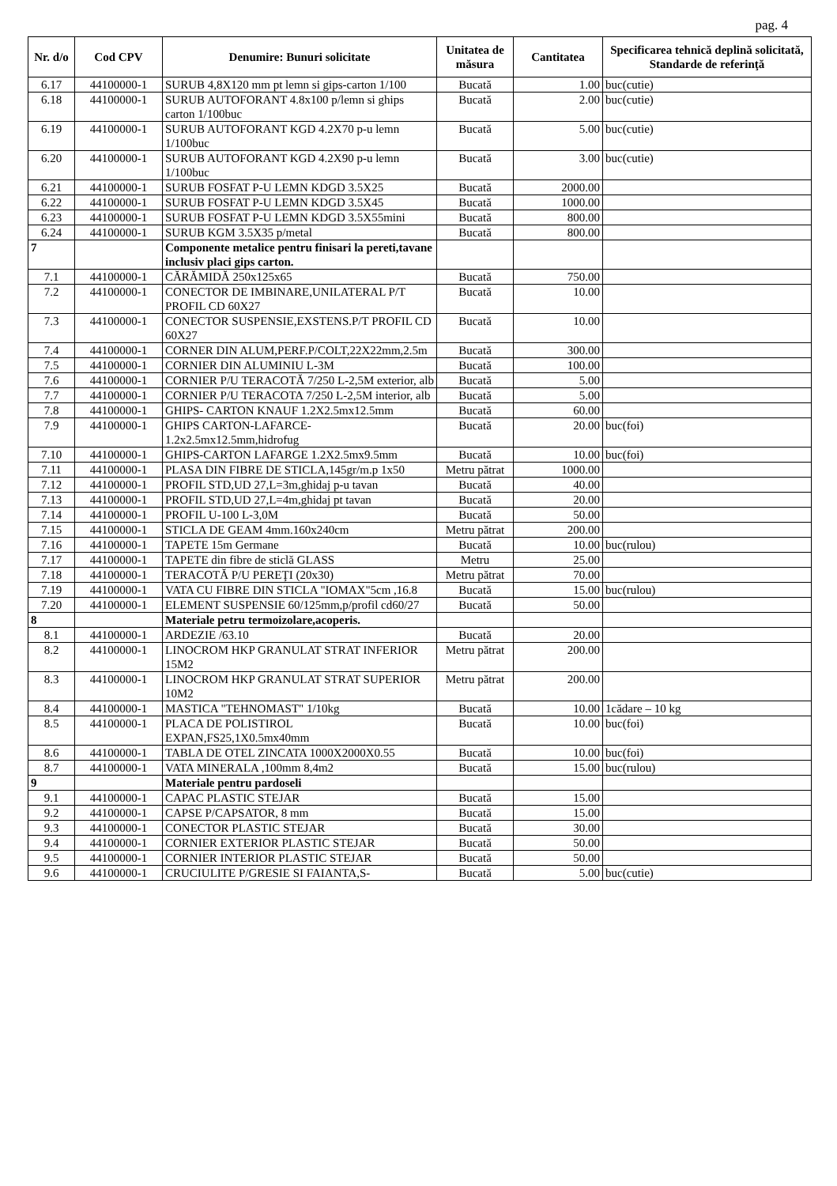pag. 4
| Nr. d/o | Cod CPV | Denumire: Bunuri solicitate | Unitatea de măsura | Cantitatea | Specificarea tehnică deplină solicitată, Standarde de referinţă |
| --- | --- | --- | --- | --- | --- |
| 6.17 | 44100000-1 | SURUB 4,8X120 mm pt lemn si gips-carton 1/100 | Bucată | 1.00 | buc(cutie) |
| 6.18 | 44100000-1 | SURUB AUTOFORANT 4.8x100 p/lemn si ghips carton 1/100buc | Bucată | 2.00 | buc(cutie) |
| 6.19 | 44100000-1 | SURUB AUTOFORANT KGD 4.2X70 p-u lemn 1/100buc | Bucată | 5.00 | buc(cutie) |
| 6.20 | 44100000-1 | SURUB AUTOFORANT KGD 4.2X90 p-u lemn 1/100buc | Bucată | 3.00 | buc(cutie) |
| 6.21 | 44100000-1 | SURUB FOSFAT P-U LEMN KDGD 3.5X25 | Bucată | 2000.00 | |
| 6.22 | 44100000-1 | SURUB FOSFAT P-U LEMN KDGD 3.5X45 | Bucată | 1000.00 | |
| 6.23 | 44100000-1 | SURUB FOSFAT P-U LEMN KDGD 3.5X55mini | Bucată | 800.00 | |
| 6.24 | 44100000-1 | SURUB KGM 3.5X35 p/metal | Bucată | 800.00 | |
| 7 | | Componente metalice pentru finisari la pereti,tavane inclusiv placi gips carton. | | | |
| 7.1 | 44100000-1 | CĂRĂMIDĂ 250x125x65 | Bucată | 750.00 | |
| 7.2 | 44100000-1 | CONECTOR DE IMBINARE,UNILATERAL P/T PROFIL CD 60X27 | Bucată | 10.00 | |
| 7.3 | 44100000-1 | CONECTOR SUSPENSIE,EXSTENS.P/T PROFIL CD 60X27 | Bucată | 10.00 | |
| 7.4 | 44100000-1 | CORNER DIN ALUM,PERF.P/COLT,22X22mm,2.5m | Bucată | 300.00 | |
| 7.5 | 44100000-1 | CORNIER DIN ALUMINIU L-3M | Bucată | 100.00 | |
| 7.6 | 44100000-1 | CORNIER P/U TERACOTĂ 7/250 L-2,5M exterior, alb | Bucată | 5.00 | |
| 7.7 | 44100000-1 | CORNIER P/U TERACOTA 7/250 L-2,5M interior, alb | Bucată | 5.00 | |
| 7.8 | 44100000-1 | GHIPS- CARTON KNAUF 1.2X2.5mx12.5mm | Bucată | 60.00 | |
| 7.9 | 44100000-1 | GHIPS CARTON-LAFARCE-1.2x2.5mx12.5mm,hidrofug | Bucată | 20.00 | buc(foi) |
| 7.10 | 44100000-1 | GHIPS-CARTON LAFARGE 1.2X2.5mx9.5mm | Bucată | 10.00 | buc(foi) |
| 7.11 | 44100000-1 | PLASA DIN FIBRE DE STICLA,145gr/m.p 1x50 | Metru pătrat | 1000.00 | |
| 7.12 | 44100000-1 | PROFIL STD,UD 27,L=3m,ghidaj p-u tavan | Bucată | 40.00 | |
| 7.13 | 44100000-1 | PROFIL STD,UD 27,L=4m,ghidaj pt tavan | Bucată | 20.00 | |
| 7.14 | 44100000-1 | PROFIL U-100 L-3,0M | Bucată | 50.00 | |
| 7.15 | 44100000-1 | STICLA DE GEAM 4mm.160x240cm | Metru pătrat | 200.00 | |
| 7.16 | 44100000-1 | TAPETE 15m Germane | Bucată | 10.00 | buc(rulou) |
| 7.17 | 44100000-1 | TAPETE din fibre de sticlă GLASS | Metru | 25.00 | |
| 7.18 | 44100000-1 | TERACOTĂ P/U PEREŢI (20x30) | Metru pătrat | 70.00 | |
| 7.19 | 44100000-1 | VATA CU FIBRE DIN STICLA "IOMAX"5cm ,16.8 | Bucată | 15.00 | buc(rulou) |
| 7.20 | 44100000-1 | ELEMENT SUSPENSIE 60/125mm,p/profil cd60/27 | Bucată | 50.00 | |
| 8 | | Materiale petru termoizolare,acoperis. | | | |
| 8.1 | 44100000-1 | ARDEZIE /63.10 | Bucată | 20.00 | |
| 8.2 | 44100000-1 | LINOCROM HKP GRANULAT STRAT INFERIOR 15M2 | Metru pătrat | 200.00 | |
| 8.3 | 44100000-1 | LINOCROM HKP GRANULAT STRAT SUPERIOR 10M2 | Metru pătrat | 200.00 | |
| 8.4 | 44100000-1 | MASTICA "TEHNOMAST" 1/10kg | Bucată | 10.00 | 1cădare – 10 kg |
| 8.5 | 44100000-1 | PLACA DE POLISTIROL EXPAN,FS25,1X0.5mx40mm | Bucată | 10.00 | buc(foi) |
| 8.6 | 44100000-1 | TABLA DE OTEL ZINCATA 1000X2000X0.55 | Bucată | 10.00 | buc(foi) |
| 8.7 | 44100000-1 | VATA MINERALA ,100mm 8,4m2 | Bucată | 15.00 | buc(rulou) |
| 9 | | Materiale pentru pardoseli | | | |
| 9.1 | 44100000-1 | CAPAC PLASTIC STEJAR | Bucată | 15.00 | |
| 9.2 | 44100000-1 | CAPSE P/CAPSATOR, 8 mm | Bucată | 15.00 | |
| 9.3 | 44100000-1 | CONECTOR PLASTIC STEJAR | Bucată | 30.00 | |
| 9.4 | 44100000-1 | CORNIER EXTERIOR PLASTIC STEJAR | Bucată | 50.00 | |
| 9.5 | 44100000-1 | CORNIER INTERIOR PLASTIC STEJAR | Bucată | 50.00 | |
| 9.6 | 44100000-1 | CRUCIULITE P/GRESIE SI FAIANTA,S- | Bucată | 5.00 | buc(cutie) |